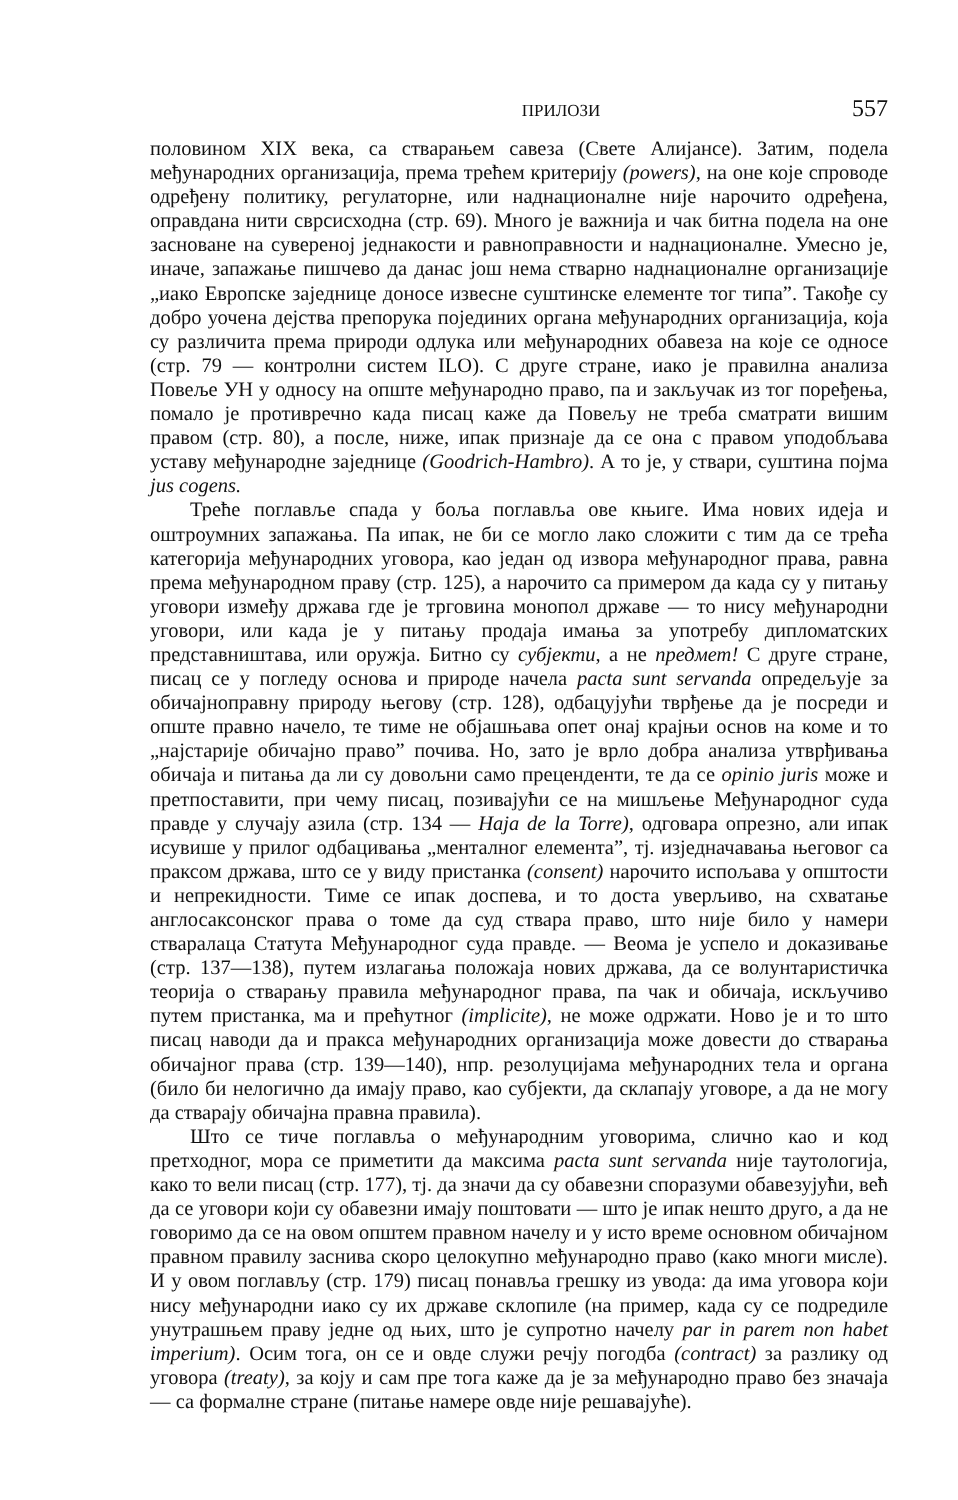ПРИЛОЗИ 557
половином XIX века, са стварањем савеза (Свете Алијансе). Затим, подела међународних организација, према трећем критерију (powers), на оне које спроводе одређену политику, регулаторне, или наднационалне није нарочито одређена, оправдана нити сврсисходна (стр. 69). Много је важнија и чак битна подела на оне засноване на сувереној једнакости и равноправности и наднационалне. Умесно је, иначе, запажање пишчево да данас још нема стварно наднационалне организације „иако Европске заједнице доносе извесне суштинске елементе тог типа”. Такође су добро уочена дејства препорука појединих органа међународних организација, која су различита према природи одлука или међународних обавеза на које се односе (стр. 79 — контролни систем ILO). С друге стране, иако је правилна анализа Повеље УН у односу на опште међународно право, па и закључак из тог поређења, помало је противречно када писац каже да Повељу не треба сматрати вишим правом (стр. 80), а после, ниже, ипак признаје да се она с правом уподобљава уставу међународне заједнице (Goodrich-Hambro). А то је, у ствари, суштина појма jus cogens.
Треће поглавље спада у боља поглавља ове књиге. Има нових идеја и оштроумних запажања. Па ипак, не би се могло лако сложити с тим да се трећа категорија међународних уговора, као један од извора међународног права, равна према међународном праву (стр. 125), а нарочито са примером да када су у питању уговори између држава где је трговина монопол државе — то нису међународни уговори, или када је у питању продаја имања за употребу дипломатских представништава, или оружја. Битно су субјекти, а не предмет! С друге стране, писац се у погледу основа и природе начела pacta sunt servanda опредељује за обичајноправну природу његову (стр. 128), одбацујући тврђење да је посреди и опште правно начело, те тиме не објашњава опет онај крајњи основ на коме и то „најстарије обичајно право” почива. Но, зато је врло добра анализа утврђивања обичаја и питања да ли су довољни само преценденти, те да се opinio juris може и претпоставити, при чему писац, позивајући се на мишљење Међународног суда правде у случају азила (стр. 134 — Haja de la Torre), одговара опрезно, али ипак исувише у прилог одбацивања „менталног елемента”, тј. изједначавања његовог са праксом држава, што се у виду пристанка (consent) нарочито испољава у општости и непрекидности. Тиме се ипак доспева, и то доста уверљиво, на схватање англосаксонског права о томе да суд ствара право, што није било у намери стваралаца Статута Међународног суда правде. — Веома је успело и доказивање (стр. 137—138), путем излагања положаја нових држава, да се волунтаристичка теорија о стварању правила међународног права, па чак и обичаја, искључиво путем пристанка, ма и прећутног (implicite), не може одржати. Ново је и то што писац наводи да и пракса међународних организација може довести до стварања обичајног права (стр. 139—140), нпр. резолуцијама међународних тела и органа (било би нелогично да имају право, као субјекти, да склапају уговоре, а да не могу да стварају обичајна правна правила).
Што се тиче поглавља о међународним уговорима, слично као и код претходног, мора се приметити да максима pacta sunt servanda није таутологија, како то вели писац (стр. 177), тј. да значи да су обавезни споразуми обавезујући, већ да се уговори који су обавезни имају поштовати — што је ипак нешто друго, а да не говоримо да се на овом општем правном начелу и у исто време основном обичајном правном правилу заснива скоро целокупно међународно право (како многи мисле). И у овом поглављу (стр. 179) писац понавља грешку из увода: да има уговора који нису међународни иако су их државе склопиле (на пример, када су се подредиле унутрашњем праву једне од њих, што је супротно начелу par in parem non habet imperium). Осим тога, он се и овде служи речју погодба (contract) за разлику од уговора (treaty), за коју и сам пре тога каже да је за међународно право без значаја — са формалне стране (питање намере овде није решавајуће).